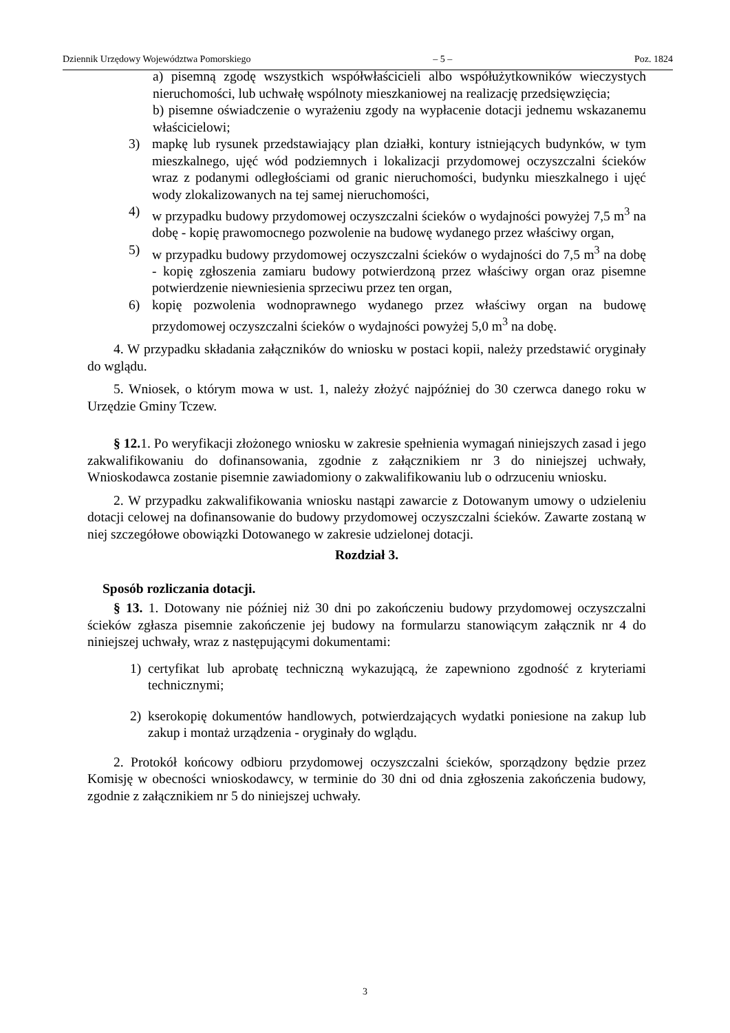Dziennik Urzędowy Województwa Pomorskiego – 5 – Poz. 1824
a) pisemną zgodę wszystkich współwłaścicieli albo współużytkowników wieczystych nieruchomości, lub uchwałę wspólnoty mieszkaniowej na realizację przedsięwzięcia;
b) pisemne oświadczenie o wyrażeniu zgody na wypłacenie dotacji jednemu wskazanemu właścicielowi;
3) mapkę lub rysunek przedstawiający plan działki, kontury istniejących budynków, w tym mieszkalnego, ujęć wód podziemnych i lokalizacji przydomowej oczyszczalni ścieków wraz z podanymi odległościami od granic nieruchomości, budynku mieszkalnego i ujęć wody zlokalizowanych na tej samej nieruchomości,
4) w przypadku budowy przydomowej oczyszczalni ścieków o wydajności powyżej 7,5 m<sup>3</sup> na dobę - kopię prawomocnego pozwolenie na budowę wydanego przez właściwy organ,
5) w przypadku budowy przydomowej oczyszczalni ścieków o wydajności do 7,5 m<sup>3</sup> na dobę - kopię zgłoszenia zamiaru budowy potwierdzoną przez właściwy organ oraz pisemne potwierdzenie niewniesienia sprzeciwu przez ten organ,
6) kopię pozwolenia wodnoprawnego wydanego przez właściwy organ na budowę przydomowej oczyszczalni ścieków o wydajności powyżej 5,0 m<sup>3</sup> na dobę.
4. W przypadku składania załączników do wniosku w postaci kopii, należy przedstawić oryginały do wglądu.
5. Wniosek, o którym mowa w ust. 1, należy złożyć najpóźniej do 30 czerwca danego roku w Urzędzie Gminy Tczew.
§ 12. 1. Po weryfikacji złożonego wniosku w zakresie spełnienia wymagań niniejszych zasad i jego zakwalifikowaniu do dofinansowania, zgodnie z załącznikiem nr 3 do niniejszej uchwały, Wnioskodawca zostanie pisemnie zawiadomiony o zakwalifikowaniu lub o odrzuceniu wniosku.
2. W przypadku zakwalifikowania wniosku nastąpi zawarcie z Dotowanym umowy o udzieleniu dotacji celowej na dofinansowanie do budowy przydomowej oczyszczalni ścieków. Zawarte zostaną w niej szczegółowe obowiązki Dotowanego w zakresie udzielonej dotacji.
Rozdział 3.
Sposób rozliczania dotacji.
§ 13. 1. Dotowany nie później niż 30 dni po zakończeniu budowy przydomowej oczyszczalni ścieków zgłasza pisemnie zakończenie jej budowy na formularzu stanowiącym załącznik nr 4 do niniejszej uchwały, wraz z następującymi dokumentami:
1) certyfikat lub aprobatę techniczną wykazującą, że zapewniono zgodność z kryteriami technicznymi;
2) kserokopię dokumentów handlowych, potwierdzających wydatki poniesione na zakup lub zakup i montaż urządzenia - oryginały do wglądu.
2. Protokół końcowy odbioru przydomowej oczyszczalni ścieków, sporządzony będzie przez Komisję w obecności wnioskodawcy, w terminie do 30 dni od dnia zgłoszenia zakończenia budowy, zgodnie z załącznikiem nr 5 do niniejszej uchwały.
3